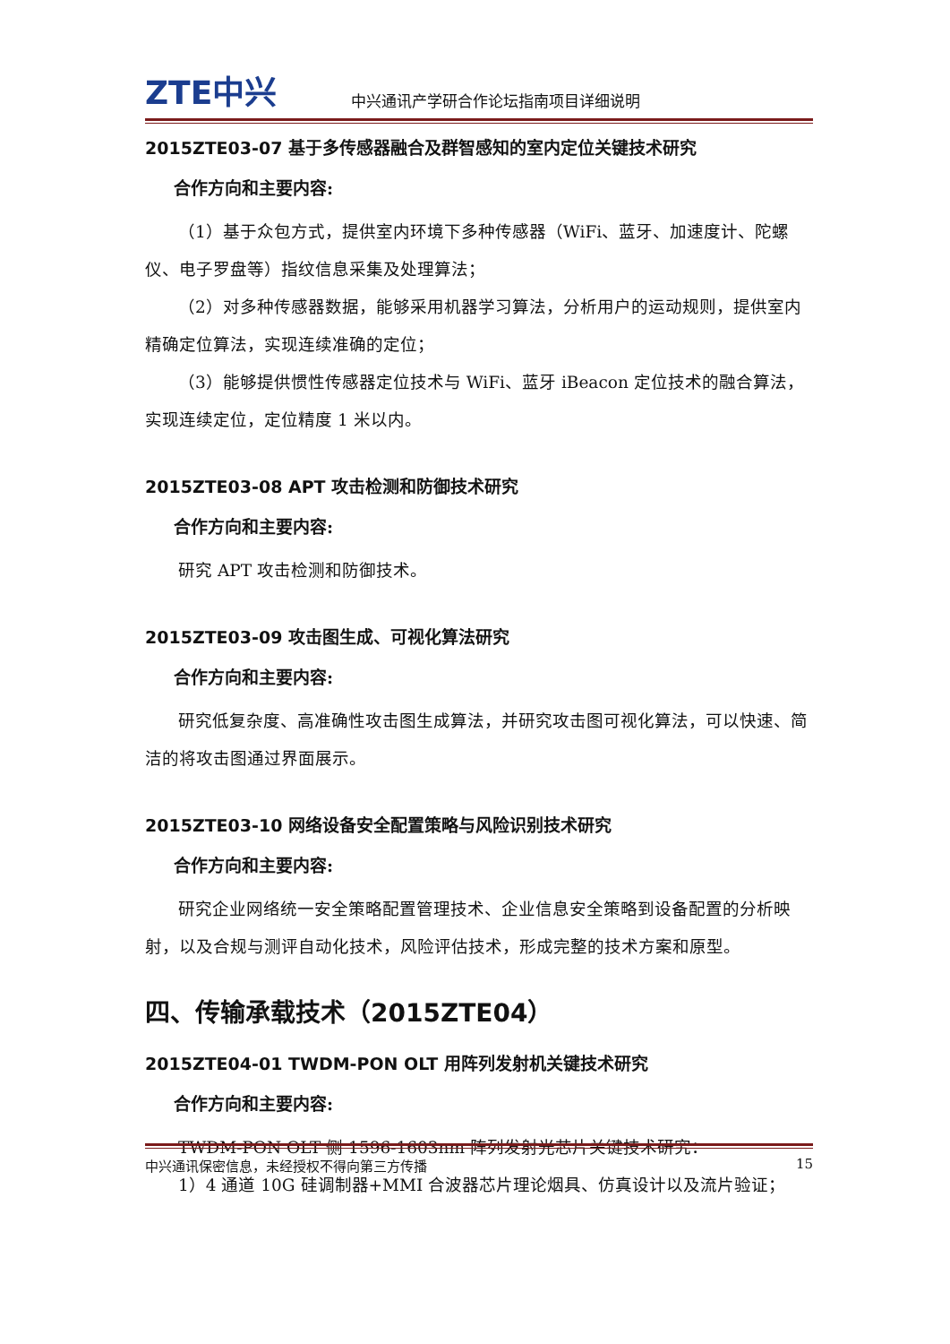ZTE中兴
中兴通讯产学研合作论坛指南项目详细说明
2015ZTE03-07 基于多传感器融合及群智感知的室内定位关键技术研究
合作方向和主要内容:
（1）基于众包方式，提供室内环境下多种传感器（WiFi、蓝牙、加速度计、陀螺仪、电子罗盘等）指纹信息采集及处理算法；
（2）对多种传感器数据，能够采用机器学习算法，分析用户的运动规则，提供室内精确定位算法，实现连续准确的定位；
（3）能够提供惯性传感器定位技术与 WiFi、蓝牙 iBeacon 定位技术的融合算法，实现连续定位，定位精度 1 米以内。
2015ZTE03-08 APT 攻击检测和防御技术研究
合作方向和主要内容:
研究 APT 攻击检测和防御技术。
2015ZTE03-09 攻击图生成、可视化算法研究
合作方向和主要内容:
研究低复杂度、高准确性攻击图生成算法，并研究攻击图可视化算法，可以快速、简洁的将攻击图通过界面展示。
2015ZTE03-10 网络设备安全配置策略与风险识别技术研究
合作方向和主要内容:
研究企业网络统一安全策略配置管理技术、企业信息安全策略到设备配置的分析映射，以及合规与测评自动化技术，风险评估技术，形成完整的技术方案和原型。
四、传输承载技术（2015ZTE04）
2015ZTE04-01 TWDM-PON OLT 用阵列发射机关键技术研究
合作方向和主要内容:
TWDM-PON OLT 侧 1596-1603nm 阵列发射光芯片关键技术研究：
1）4 通道 10G 硅调制器+MMI 合波器芯片理论烟具、仿真设计以及流片验证；
中兴通讯保密信息，未经授权不得向第三方传播 15